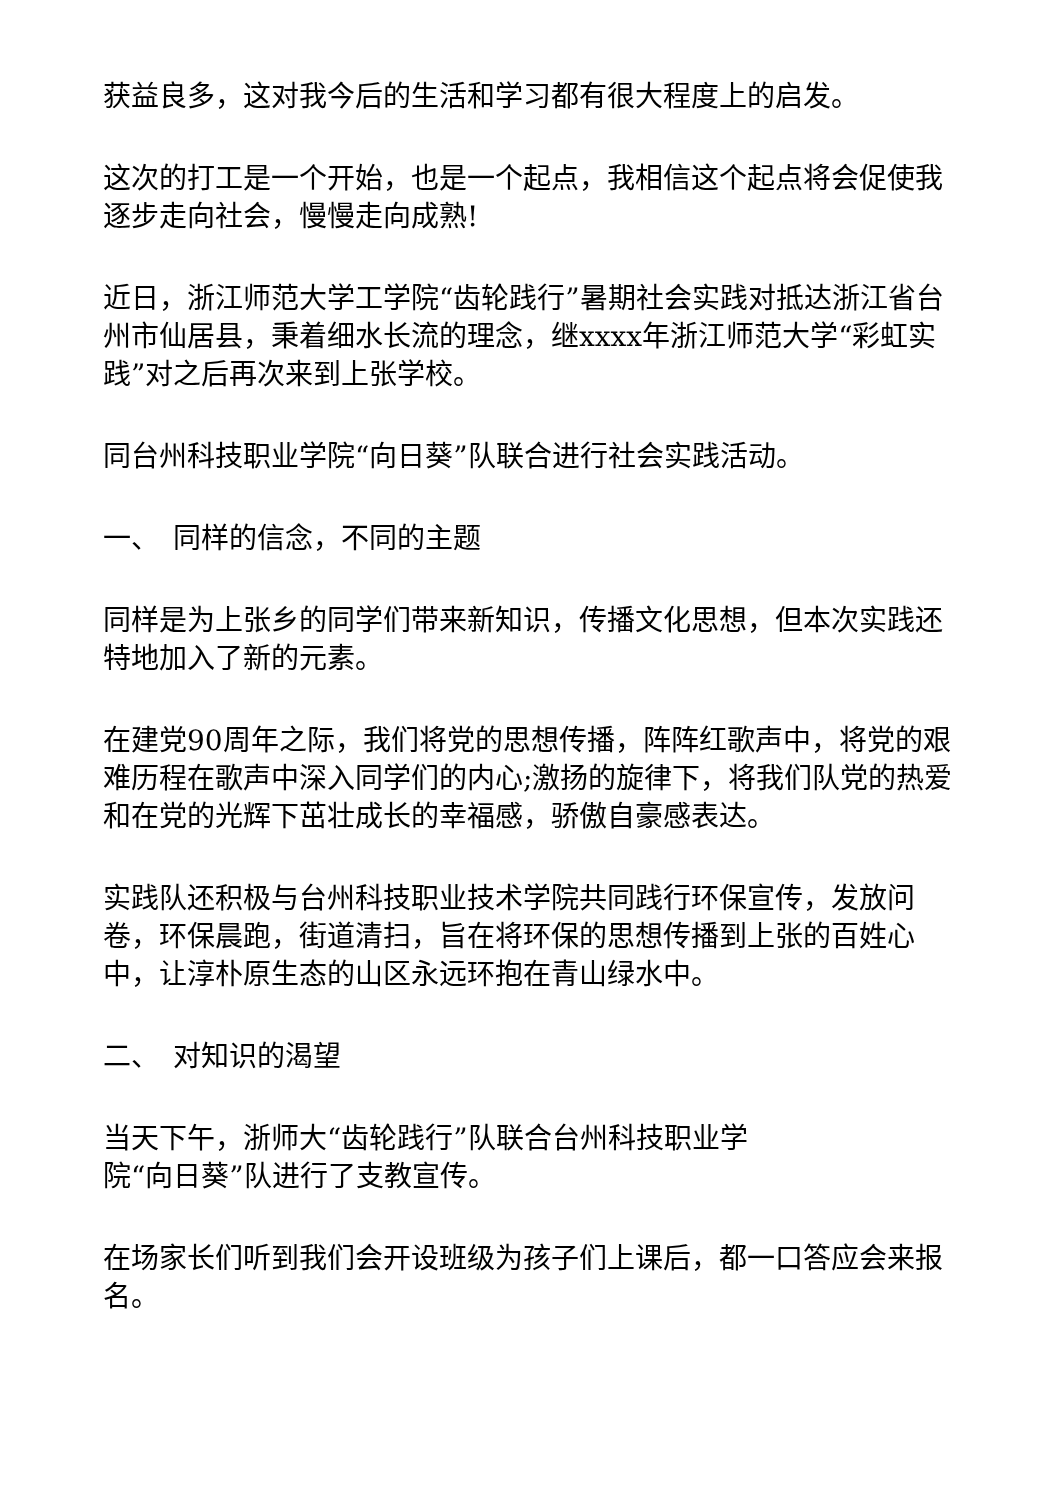获益良多，这对我今后的生活和学习都有很大程度上的启发。
这次的打工是一个开始，也是一个起点，我相信这个起点将会促使我逐步走向社会，慢慢走向成熟!
近日，浙江师范大学工学院“齿轮践行”暑期社会实践对抵达浙江省台州市仙居县，秉着细水长流的理念，继xxxx年浙江师范大学“彩虹实践”对之后再次来到上张学校。
同台州科技职业学院“向日葵”队联合进行社会实践活动。
一、　同样的信念，不同的主题
同样是为上张乡的同学们带来新知识，传播文化思想，但本次实践还特地加入了新的元素。
在建党90周年之际，我们将党的思想传播，阵阵红歌声中，将党的艰难历程在歌声中深入同学们的内心;激扬的旋律下，将我们队党的热爱和在党的光辉下茁壮成长的幸福感，骄傲自豪感表达。
实践队还积极与台州科技职业技术学院共同践行环保宣传，发放问卷，环保晨跑，街道清扫，旨在将环保的思想传播到上张的百姓心中，让淳朴原生态的山区永远环抱在青山绿水中。
二、　对知识的渴望
当天下午，浙师大“齿轮践行”队联合台州科技职业学
院“向日葵”队进行了支教宣传。
在场家长们听到我们会开设班级为孩子们上课后，都一口答应会来报名。